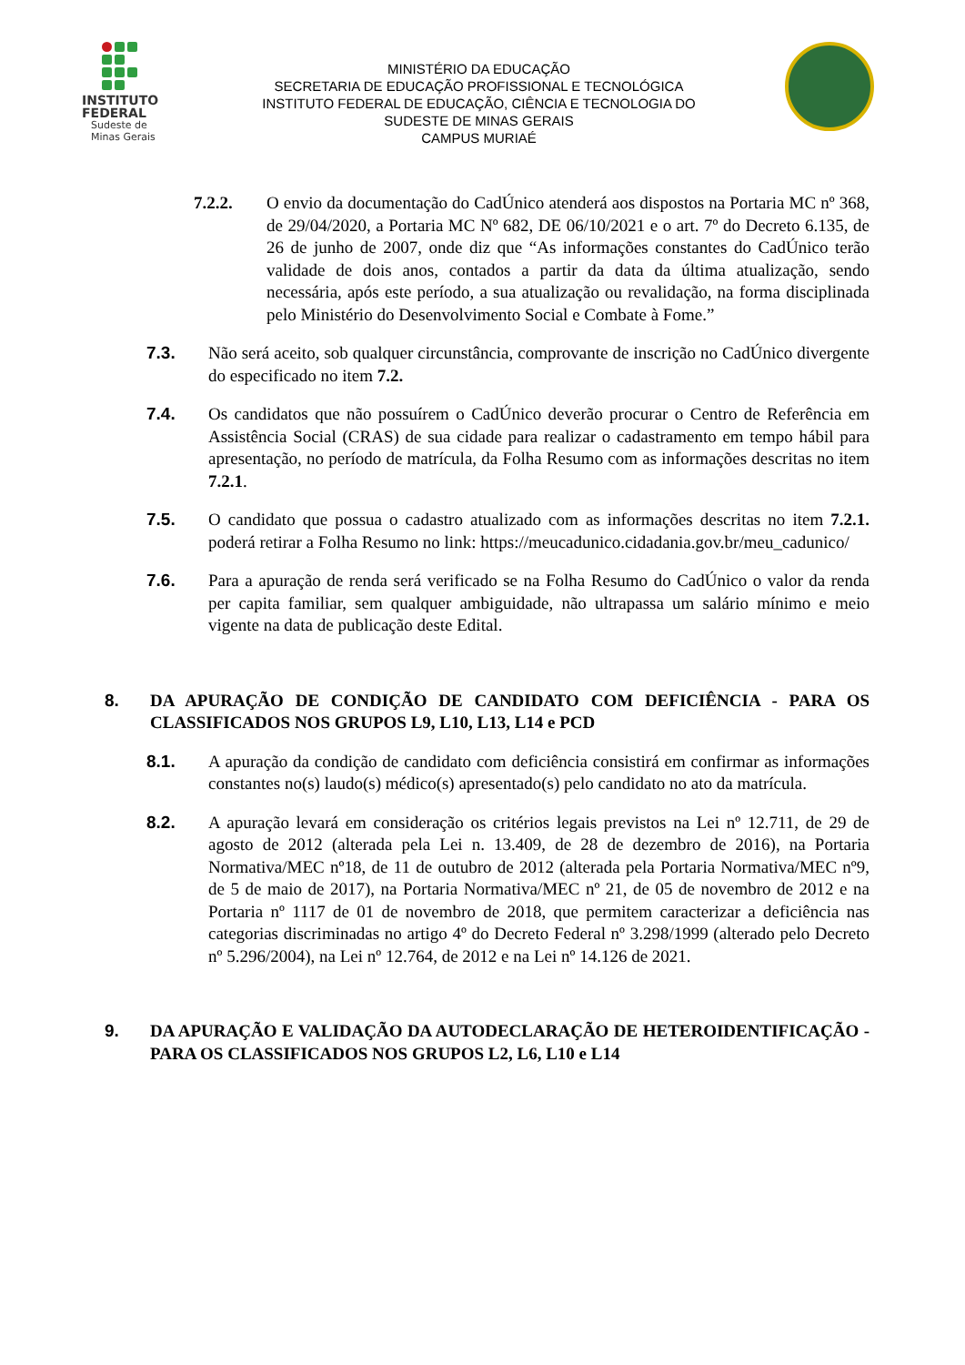INSTITUTO
FEDERAL
Sudeste de
Minas Gerais
MINISTÉRIO DA EDUCAÇÃO
SECRETARIA DE EDUCAÇÃO PROFISSIONAL E TECNOLÓGICA
INSTITUTO FEDERAL DE EDUCAÇÃO, CIÊNCIA E TECNOLOGIA DO
SUDESTE DE MINAS GERAIS
CAMPUS MURIAÉ
7.2.2. O envio da documentação do CadÚnico atenderá aos dispostos na Portaria MC nº 368, de 29/04/2020, a Portaria MC Nº 682, DE 06/10/2021 e o art. 7º do Decreto 6.135, de 26 de junho de 2007, onde diz que “As informações constantes do CadÚnico terão validade de dois anos, contados a partir da data da última atualização, sendo necessária, após este período, a sua atualização ou revalidação, na forma disciplinada pelo Ministério do Desenvolvimento Social e Combate à Fome.”
7.3. Não será aceito, sob qualquer circunstância, comprovante de inscrição no CadÚnico divergente do especificado no item 7.2.
7.4. Os candidatos que não possuírem o CadÚnico deverão procurar o Centro de Referência em Assistência Social (CRAS) de sua cidade para realizar o cadastramento em tempo hábil para apresentação, no período de matrícula, da Folha Resumo com as informações descritas no item 7.2.1.
7.5. O candidato que possua o cadastro atualizado com as informações descritas no item 7.2.1. poderá retirar a Folha Resumo no link: https://meucadunico.cidadania.gov.br/meu_cadunico/
7.6. Para a apuração de renda será verificado se na Folha Resumo do CadÚnico o valor da renda per capita familiar, sem qualquer ambiguidade, não ultrapassa um salário mínimo e meio vigente na data de publicação deste Edital.
8. DA APURAÇÃO DE CONDIÇÃO DE CANDIDATO COM DEFICIÊNCIA - PARA OS CLASSIFICADOS NOS GRUPOS L9, L10, L13, L14 e PCD
8.1. A apuração da condição de candidato com deficiência consistirá em confirmar as informações constantes no(s) laudo(s) médico(s) apresentado(s) pelo candidato no ato da matrícula.
8.2. A apuração levará em consideração os critérios legais previstos na Lei nº 12.711, de 29 de agosto de 2012 (alterada pela Lei n. 13.409, de 28 de dezembro de 2016), na Portaria Normativa/MEC nº18, de 11 de outubro de 2012 (alterada pela Portaria Normativa/MEC nº9, de 5 de maio de 2017), na Portaria Normativa/MEC nº 21, de 05 de novembro de 2012 e na Portaria nº 1117 de 01 de novembro de 2018, que permitem caracterizar a deficiência nas categorias discriminadas no artigo 4º do Decreto Federal nº 3.298/1999 (alterado pelo Decreto nº 5.296/2004), na Lei nº 12.764, de 2012 e na Lei nº 14.126 de 2021.
9. DA APURAÇÃO E VALIDAÇÃO DA AUTODECLARAÇÃO DE HETEROIDENTIFICAÇÃO - PARA OS CLASSIFICADOS NOS GRUPOS L2, L6, L10 e L14